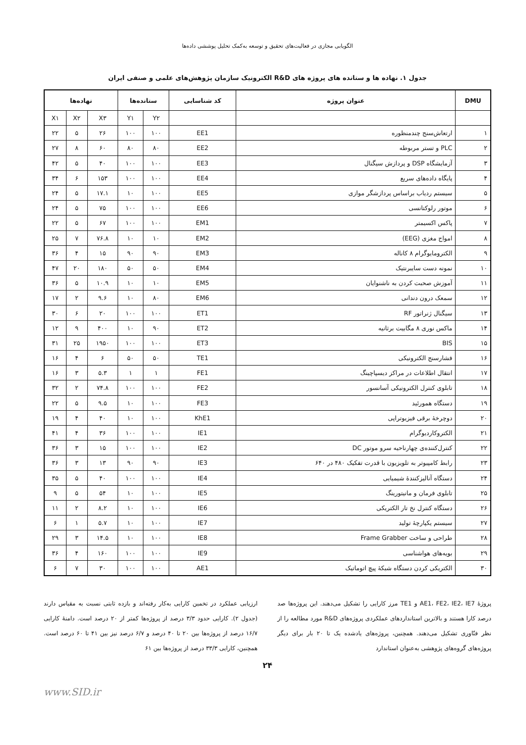الگویابی مجازی در فعالیت‌های تحقیق و توسعه به‌کمک تحلیل پوششی داده‌ها
جدول ۱. نهاده ها و ستانده های پروژه های R&D الکترونیک سازمان پژوهش‌های علمی و صنفی ایران
| DMU | عنوان پروژه | کد شناسایی | ستانده‌ها | | نهاده‌ها | | |
| --- | --- | --- | --- | --- | --- | --- | --- |
| | | | Y۲ | Y۱ | X۳ | X۲ | X۱ |
| ۱ | ارتعاش‌سنج چندمنظوره | EE1 | ۱۰۰ | ۱۰۰ | ۲۶ | ۵ | ۲۲ |
| ۲ | PLC و تستر مربوطه | EE2 | ۸۰ | ۸۰ | ۶۰ | ۸ | ۲۷ |
| ۳ | آزمایشگاه DSP و پردازش سیگنال | EE3 | ۱۰۰ | ۱۰۰ | ۴۰ | ۵ | ۴۲ |
| ۴ | پایگاه داده‌های سریع | EE4 | ۱۰۰ | ۱۰۰ | ۱۵۳ | ۶ | ۳۴ |
| ۵ | سیستم ردیاب براساس پردازشگر موازی | EE5 | ۱۰۰ | ۱۰ | ۱۷.۱ | ۵ | ۲۴ |
| ۶ | موتور رلوکتانسی | EE6 | ۱۰۰ | ۱۰۰ | ۷۵ | ۵ | ۲۴ |
| ۷ | پاکس اکسیمتر | EM1 | ۱۰۰ | ۱۰۰ | ۶۷ | ۵ | ۲۲ |
| ۸ | امواج مغزی (EEG) | EM2 | ۱۰ | ۱۰ | ۷۶.۸ | ۷ | ۲۵ |
| ۹ | الکترومایوگرام ۸ کاناله | EM3 | ۹۰ | ۹۰ | ۱۵ | ۴ | ۳۶ |
| ۱۰ | نمونه دست سایبرنتیک | EM4 | ۵۰ | ۵۰ | ۱۸۰ | ۲۰ | ۴۷ |
| ۱۱ | آموزش صحبت کردن به ناشنوایان | EM5 | ۱۰ | ۱۰ | ۱۰.۹ | ۵ | ۳۶ |
| ۱۲ | سمعک درون دندانی | EM6 | ۸۰ | ۱۰ | ۹.۶ | ۲ | ۱۷ |
| ۱۳ | سیگنال ژنراتور RF | ET1 | ۱۰۰ | ۱۰۰ | ۲۰ | ۶ | ۳۰ |
| ۱۴ | ماکس نوری ۸ مگابیت برثانیه | ET2 | ۹۰ | ۱۰ | ۴۰۰ | ۹ | ۱۲ |
| ۱۵ | BIS | ET3 | ۱۰۰ | ۱۰۰ | ۱۹۵۰ | ۲۵ | ۳۱ |
| ۱۶ | فشارسنج الکترونیکی | TE1 | ۵۰ | ۵۰ | ۶ | ۴ | ۱۶ |
| ۱۷ | انتقال اطلاعات در مراکز دیسپاچینگ | FE1 | ۱ | ۱ | ۵.۳ | ۳ | ۱۶ |
| ۱۸ | تابلوی کنترل الکترونیکی آسانسور | FE2 | ۱۰۰ | ۱۰۰ | ۷۴.۸ | ۲ | ۳۲ |
| ۱۹ | دستگاه همورئید | FE3 | ۱۰۰ | ۱۰ | ۹.۵ | ۵ | ۲۲ |
| ۲۰ | دوچرخهٔ برقی فیزیوتراپی | KhE1 | ۱۰۰ | ۱۰ | ۴۰ | ۴ | ۱۹ |
| ۲۱ | الکتروکاردیوگرام | IE1 | ۱۰۰ | ۱۰۰ | ۳۶ | ۴ | ۴۱ |
| ۲۲ | کنترل‌کننده‌ی چهارناحیه سرو موتور DC | IE2 | ۱۰۰ | ۱۰۰ | ۱۵ | ۳ | ۳۶ |
| ۲۳ | رابط کامپیوتر به تلویزیون با قدرت تفکیک ۴۸۰ در ۶۴۰ | IE3 | ۹۰ | ۹۰ | ۱۳ | ۳ | ۳۶ |
| ۲۴ | دستگاه آنالیزکنندهٔ شیمیایی | IE4 | ۱۰۰ | ۱۰۰ | ۴۰ | ۵ | ۳۵ |
| ۲۵ | تابلوی فرمان و مانیتورینگ | IE5 | ۱۰۰ | ۱۰ | ۵۴ | ۵ | ۹ |
| ۲۶ | دستگاه کنترل نخ تار الکتریکی | IE6 | ۱۰۰ | ۱۰ | ۸.۲ | ۲ | ۱۱ |
| ۲۷ | سیستم یکپارچهٔ تولید | IE7 | ۱۰۰ | ۱۰ | ۵.۷ | ۱ | ۶ |
| ۲۸ | طراحی و ساخت Frame Grabber | IE8 | ۱۰۰ | ۱۰ | ۱۴.۵ | ۳ | ۲۹ |
| ۲۹ | بویه‌های هواشناسی | IE9 | ۱۰۰ | ۱۰۰ | ۱۶۰ | ۴ | ۳۶ |
| ۳۰ | الکتریکی کردن دستگاه شبکهٔ پیچ اتوماتیک | AE1 | ۱۰۰ | ۱۰۰ | ۳۰ | ۷ | ۶ |
پروژهٔ AE1، FE2، IE2، IE7 و TE1 مرز کارایی را تشکیل می‌دهند. این پروژه‌ها صد درصد کارا هستند و بالاترین استانداردهای عملکردی پروژه‌های R&D مورد مطالعه را از نظر فنّاوری تشکیل می‌دهند. همچنین، پروژه‌های یادشده یک تا ۲۰ بار برای دیگر پروژه‌های گروه‌های پژوهشی به‌عنوان استاندارد
ارزیابی عملکرد در تخمین کارایی به‌کار رفته‌اند و بازده ثابتی نسبت به مقیاس دارند (جدول ۲). کارایی حدود ۳/۳ درصد از پروژه‌ها کمتر از ۲۰ درصد است. دامنهٔ کارایی ۱۶/۷ درصد از پروژه‌ها بین ۲۰ تا ۴۰ درصد و ۶/۷ درصد نیز بین ۴۱ تا ۶۰ درصد است. همچنین، کارایی ۳۳/۳ درصد از پروژه‌ها بین ۶۱
۲۴
www.SID.ir